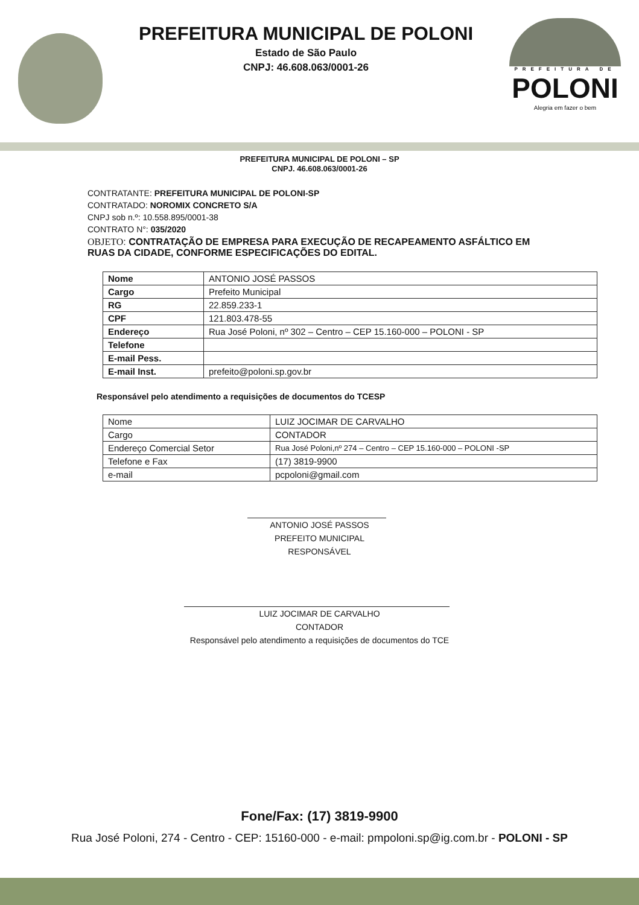PREFEITURA MUNICIPAL DE POLONI
Estado de São Paulo
CNPJ: 46.608.063/0001-26
PREFEITURA DE
POLONI
Alegria em fazer o bem
PREFEITURA MUNICIPAL DE POLONI – SP
CNPJ. 46.608.063/0001-26
CONTRATANTE: PREFEITURA MUNICIPAL DE POLONI-SP
CONTRATADO: NOROMIX CONCRETO S/A
CNPJ sob n.º: 10.558.895/0001-38
CONTRATO N°: 035/2020
OBJETO: CONTRATAÇÃO DE EMPRESA PARA EXECUÇÃO DE RECAPEAMENTO ASFÁLTICO EM RUAS DA CIDADE, CONFORME ESPECIFICAÇÕES DO EDITAL.
| Nome | ANTONIO JOSÉ PASSOS |
| Cargo | Prefeito Municipal |
| RG | 22.859.233-1 |
| CPF | 121.803.478-55 |
| Endereço | Rua José Poloni, nº 302 – Centro – CEP 15.160-000 – POLONI - SP |
| Telefone | |
| E-mail Pess. | |
| E-mail Inst. | prefeito@poloni.sp.gov.br |
Responsável pelo atendimento a requisições de documentos do TCESP
| Nome | LUIZ JOCIMAR DE CARVALHO |
| Cargo | CONTADOR |
| Endereço Comercial Setor | Rua José Poloni,nº 274 – Centro – CEP 15.160-000 – POLONI -SP |
| Telefone e Fax | (17) 3819-9900 |
| e-mail | pcpoloni@gmail.com |
ANTONIO JOSÉ PASSOS
PREFEITO MUNICIPAL
RESPONSÁVEL
LUIZ JOCIMAR DE CARVALHO
CONTADOR
Responsável pelo atendimento a requisições de documentos do TCE
Fone/Fax: (17) 3819-9900
Rua José Poloni, 274 - Centro - CEP: 15160-000 - e-mail: pmpoloni.sp@ig.com.br - POLONI - SP